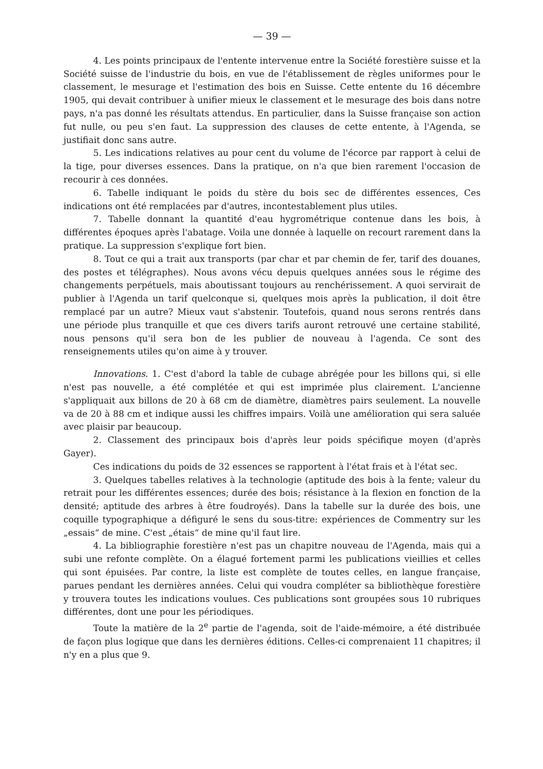— 39 —
4. Les points principaux de l'entente intervenue entre la Société forestière suisse et la Société suisse de l'industrie du bois, en vue de l'établissement de règles uniformes pour le classement, le mesurage et l'estimation des bois en Suisse. Cette entente du 16 décembre 1905, qui devait contribuer à unifier mieux le classement et le mesurage des bois dans notre pays, n'a pas donné les résultats attendus. En particulier, dans la Suisse française son action fut nulle, ou peu s'en faut. La suppression des clauses de cette entente, à l'Agenda, se justifiait donc sans autre.
5. Les indications relatives au pour cent du volume de l'écorce par rapport à celui de la tige, pour diverses essences. Dans la pratique, on n'a que bien rarement l'occasion de recourir à ces données.
6. Tabelle indiquant le poids du stère du bois sec de différentes essences, Ces indications ont été remplacées par d'autres, incontestablement plus utiles.
7. Tabelle donnant la quantité d'eau hygrométrique contenue dans les bois, à différentes époques après l'abatage. Voila une donnée à laquelle on recourt rarement dans la pratique. La suppression s'explique fort bien.
8. Tout ce qui a trait aux transports (par char et par chemin de fer, tarif des douanes, des postes et télégraphes). Nous avons vécu depuis quelques années sous le régime des changements perpétuels, mais aboutissant toujours au renchérissement. A quoi servirait de publier à l'Agenda un tarif quelconque si, quelques mois après la publication, il doit être remplacé par un autre? Mieux vaut s'abstenir. Toutefois, quand nous serons rentrés dans une période plus tranquille et que ces divers tarifs auront retrouvé une certaine stabilité, nous pensons qu'il sera bon de les publier de nouveau à l'agenda. Ce sont des renseignements utiles qu'on aime à y trouver.
Innovations. 1. C'est d'abord la table de cubage abrégée pour les billons qui, si elle n'est pas nouvelle, a été complétée et qui est imprimée plus clairement. L'ancienne s'appliquait aux billons de 20 à 68 cm de diamètre, diamètres pairs seulement. La nouvelle va de 20 à 88 cm et indique aussi les chiffres impairs. Voilà une amélioration qui sera saluée avec plaisir par beaucoup.
2. Classement des principaux bois d'après leur poids spécifique moyen (d'après Gayer).
Ces indications du poids de 32 essences se rapportent à l'état frais et à l'état sec.
3. Quelques tabelles relatives à la technologie (aptitude des bois à la fente; valeur du retrait pour les différentes essences; durée des bois; résistance à la flexion en fonction de la densité; aptitude des arbres à être foudroyés). Dans la tabelle sur la durée des bois, une coquille typographique a défiguré le sens du sous-titre: expériences de Commentry sur les „essais“ de mine. C'est „étais“ de mine qu'il faut lire.
4. La bibliographie forestière n'est pas un chapitre nouveau de l'Agenda, mais qui a subi une refonte complète. On a élagué fortement parmi les publications vieillies et celles qui sont épuisées. Par contre, la liste est complète de toutes celles, en langue française, parues pendant les dernières années. Celui qui voudra compléter sa bibliothèque forestière y trouvera toutes les indications voulues. Ces publications sont groupées sous 10 rubriques différentes, dont une pour les périodiques.
Toute la matière de la 2<sup>e</sup> partie de l'agenda, soit de l'aide-mémoire, a été distribuée de façon plus logique que dans les dernières éditions. Celles-ci comprenaient 11 chapitres; il n'y en a plus que 9.